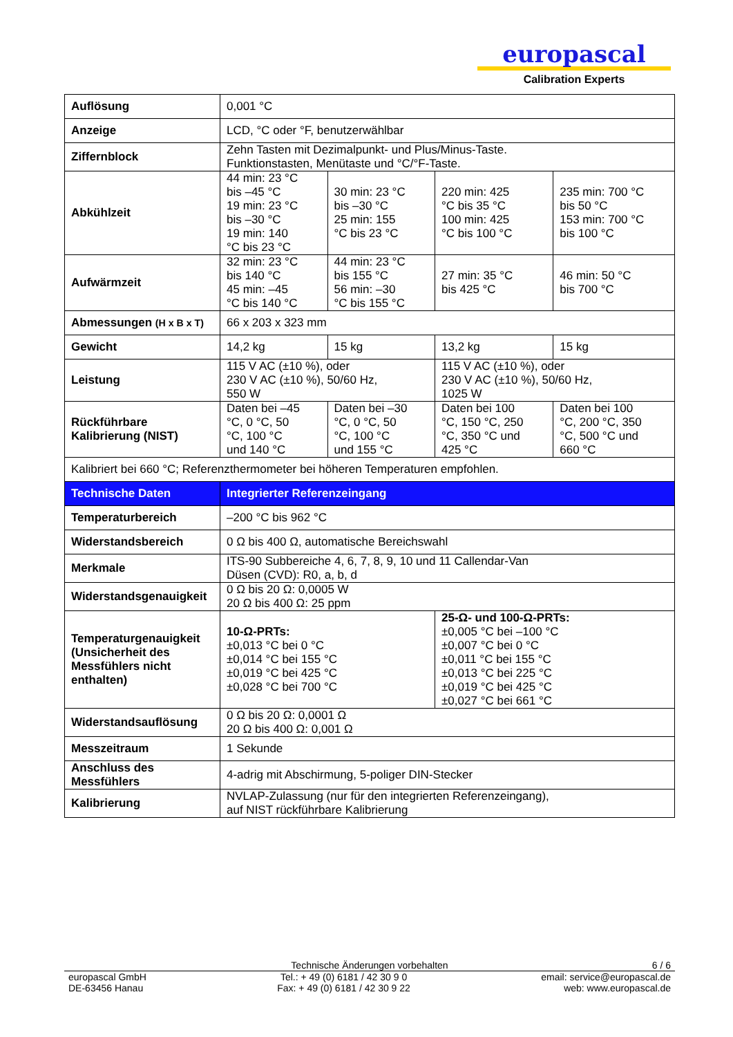europascal
Calibration Experts
| Auflösung | 0,001 °C | | | |
| Anzeige | LCD, °C oder °F, benutzerwählbar | | | |
| Ziffernblock | Zehn Tasten mit Dezimalpunkt- und Plus/Minus-Taste. Funktionstasten, Menütaste und °C/°F-Taste. | | | |
| Abkühlzeit | 44 min: 23 °C bis –45 °C 19 min: 23 °C bis –30 °C 19 min: 140 °C bis 23 °C | 30 min: 23 °C bis –30 °C 25 min: 155 °C bis 23 °C | 220 min: 425 °C bis 35 °C 100 min: 425 °C bis 100 °C | 235 min: 700 °C bis 50 °C 153 min: 700 °C bis 100 °C |
| Aufwärmzeit | 32 min: 23 °C bis 140 °C 45 min: –45 °C bis 140 °C | 44 min: 23 °C bis 155 °C 56 min: –30 °C bis 155 °C | 27 min: 35 °C bis 425 °C | 46 min: 50 °C bis 700 °C |
| Abmessungen (H x B x T) | 66 x 203 x 323 mm | | | |
| Gewicht | 14,2 kg | 15 kg | 13,2 kg | 15 kg |
| Leistung | 115 V AC (±10 %), oder 230 V AC (±10 %), 50/60 Hz, 550 W | | 115 V AC (±10 %), oder 230 V AC (±10 %), 50/60 Hz, 1025 W | |
| Rückführbare Kalibrierung (NIST) | Daten bei –45 °C, 0 °C, 50 °C, 100 °C und 140 °C | Daten bei –30 °C, 0 °C, 50 °C, 100 °C und 155 °C | Daten bei 100 °C, 150 °C, 250 °C, 350 °C und 425 °C | Daten bei 100 °C, 200 °C, 350 °C, 500 °C und 660 °C |
| Kalibriert bei 660 °C; Referenzthermometer bei höheren Temperaturen empfohlen. | | | | |
| Technische Daten | Integrierter Referenzeingang | | | |
| Temperaturbereich | –200 °C bis 962 °C | | | |
| Widerstandsbereich | 0 Ω bis 400 Ω, automatische Bereichswahl | | | |
| Merkmale | ITS-90 Subbereiche 4, 6, 7, 8, 9, 10 und 11 Callendar-Van Düsen (CVD): R0, a, b, d | | | |
| Widerstandsgenauigkeit | 0 Ω bis 20 Ω: 0,0005 W 20 Ω bis 400 Ω: 25 ppm | | | |
| Temperaturgenauigkeit (Unsicherheit des Messfühlers nicht enthalten) | 10-Ω-PRTs: ±0,013 °C bei 0 °C ±0,014 °C bei 155 °C ±0,019 °C bei 425 °C ±0,028 °C bei 700 °C | | 25-Ω- und 100-Ω-PRTs: ±0,005 °C bei –100 °C ±0,007 °C bei 0 °C ±0,011 °C bei 155 °C ±0,013 °C bei 225 °C ±0,019 °C bei 425 °C ±0,027 °C bei 661 °C | |
| Widerstandsauflösung | 0 Ω bis 20 Ω: 0,0001 Ω 20 Ω bis 400 Ω: 0,001 Ω | | | |
| Messzeitraum | 1 Sekunde | | | |
| Anschluss des Messfühlers | 4-adrig mit Abschirmung, 5-poliger DIN-Stecker | | | |
| Kalibrierung | NVLAP-Zulassung (nur für den integrierten Referenzeingang), auf NIST rückführbare Kalibrierung | | | |
Technische Änderungen vorbehalten 6 / 6
europascal GmbH
DE-63456 Hanau
Tel.: + 49 (0) 6181 / 42 30 9 0
Fax: + 49 (0) 6181 / 42 30 9 22
email: service@europascal.de
web: www.europascal.de